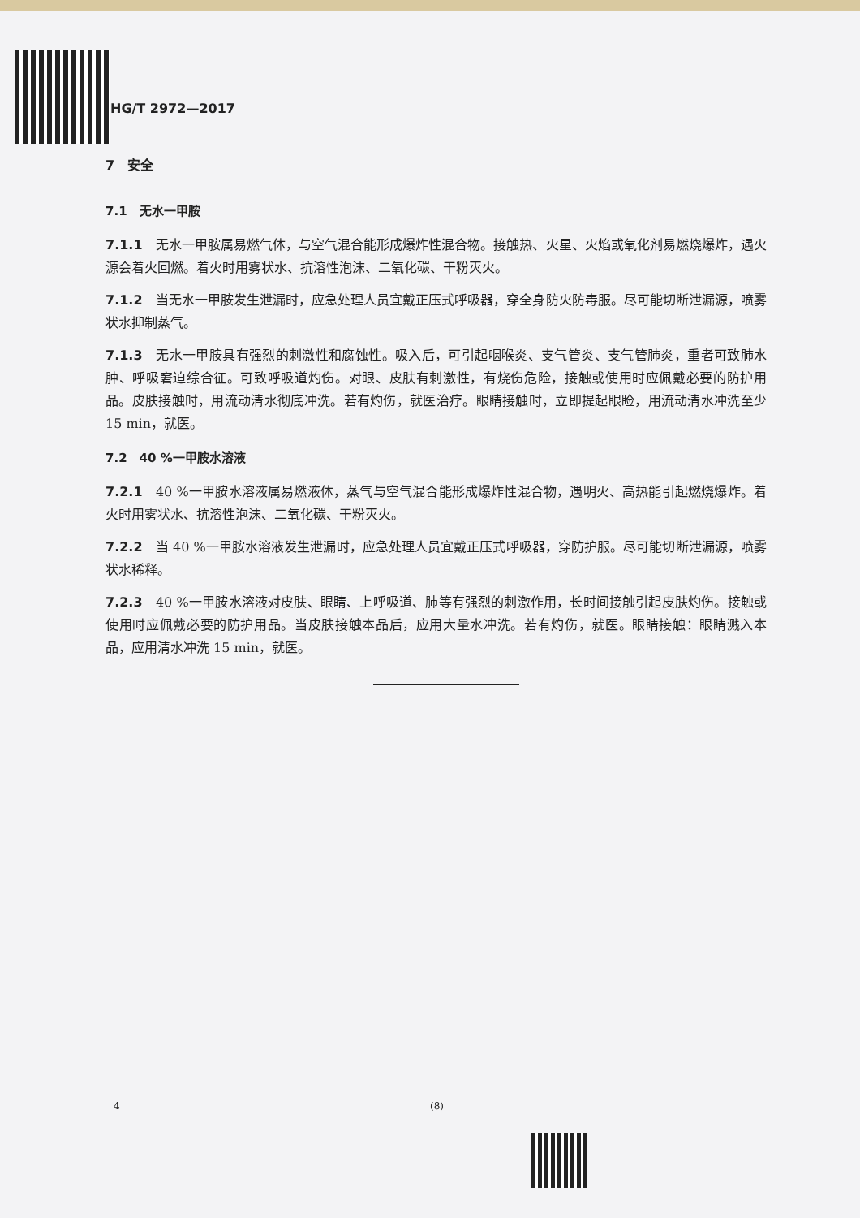HG/T 2972—2017
7　安全
7.1　无水一甲胺
7.1.1　无水一甲胺属易燃气体，与空气混合能形成爆炸性混合物。接触热、火星、火焰或氧化剂易燃烧爆炸，遇火源会着火回燃。着火时用雾状水、抗溶性泡沫、二氧化碳、干粉灭火。
7.1.2　当无水一甲胺发生泄漏时，应急处理人员宜戴正压式呼吸器，穿全身防火防毒服。尽可能切断泄漏源，喷雾状水抑制蒸气。
7.1.3　无水一甲胺具有强烈的刺激性和腐蚀性。吸入后，可引起咽喉炎、支气管炎、支气管肺炎，重者可致肺水肿、呼吸窘迫综合征。可致呼吸道灼伤。对眼、皮肤有刺激性，有烧伤危险，接触或使用时应佩戴必要的防护用品。皮肤接触时，用流动清水彻底冲洗。若有灼伤，就医治疗。眼睛接触时，立即提起眼睑，用流动清水冲洗至少 15 min，就医。
7.2　40 %一甲胺水溶液
7.2.1　40 %一甲胺水溶液属易燃液体，蒸气与空气混合能形成爆炸性混合物，遇明火、高热能引起燃烧爆炸。着火时用雾状水、抗溶性泡沫、二氧化碳、干粉灭火。
7.2.2　当 40 %一甲胺水溶液发生泄漏时，应急处理人员宜戴正压式呼吸器，穿防护服。尽可能切断泄漏源，喷雾状水稀释。
7.2.3　40 %一甲胺水溶液对皮肤、眼睛、上呼吸道、肺等有强烈的刺激作用，长时间接触引起皮肤灼伤。接触或使用时应佩戴必要的防护用品。当皮肤接触本品后，应用大量水冲洗。若有灼伤，就医。眼睛接触：眼睛溅入本品，应用清水冲洗 15 min，就医。
4 (8)